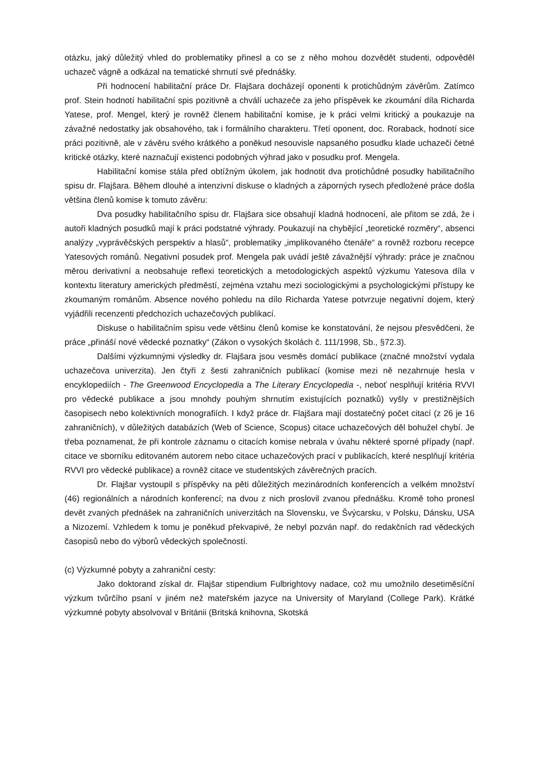otázku, jaký důležitý vhled do problematiky přinesl a co se z něho mohou dozvědět studenti, odpověděl uchazeč vágně a odkázal na tematické shrnutí své přednášky.
Při hodnocení habilitační práce Dr. Flajšara docházejí oponenti k protichůdným závěrům. Zatímco prof. Stein hodnotí habilitační spis pozitivně a chválí uchazeče za jeho příspěvek ke zkoumání díla Richarda Yatese, prof. Mengel, který je rovněž členem habilitační komise, je k práci velmi kritický a poukazuje na závažné nedostatky jak obsahového, tak i formálního charakteru. Třetí oponent, doc. Roraback, hodnotí sice práci pozitivně, ale v závěru svého krátkého a poněkud nesouvisle napsaného posudku klade uchazeči četné kritické otázky, které naznačují existenci podobných výhrad jako v posudku prof. Mengela.
Habilitační komise stála před obtížným úkolem, jak hodnotit dva protichůdné posudky habilitačního spisu dr. Flajšara. Během dlouhé a intenzivní diskuse o kladných a záporných rysech předložené práce došla většina členů komise k tomuto závěru:
Dva posudky habilitačního spisu dr. Flajšara sice obsahují kladná hodnocení, ale přitom se zdá, že i autoři kladných posudků mají k práci podstatné výhrady. Poukazují na chybějící „teoretické rozměry“, absenci analýzy „vyprávěčských perspektiv a hlasů“, problematiky „implikovaného čtenáře“ a rovněž rozboru recepce Yatesových románů. Negativní posudek prof. Mengela pak uvádí ještě závažnější výhrady: práce je značnou měrou derivativní a neobsahuje reflexi teoretických a metodologických aspektů výzkumu Yatesova díla v kontextu literatury amerických předměstí, zejména vztahu mezi sociologickými a psychologickými přístupy ke zkoumaným románům. Absence nového pohledu na dílo Richarda Yatese potvrzuje negativní dojem, který vyjádřili recenzenti předchozích uchazečových publikací.
Diskuse o habilitačním spisu vede většinu členů komise ke konstatování, že nejsou přesvědčeni, že práce „přináší nové vědecké poznatky“ (Zákon o vysokých školách č. 111/1998, Sb., §72.3).
Dalšími výzkumnými výsledky dr. Flajšara jsou vesměs domácí publikace (značné množství vydala uchazečova univerzita). Jen čtyři z šesti zahraničních publikací (komise mezi ně nezahrnuje hesla v encyklopediích - The Greenwood Encyclopedia a The Literary Encyclopedia -, neboť nesplňují kritéria RVVI pro vědecké publikace a jsou mnohdy pouhým shrnutím existujících poznatků) vyšly v prestižnějších časopisech nebo kolektivních monografiích. I když práce dr. Flajšara mají dostatečný počet citací (z 26 je 16 zahraničních), v důležitých databázích (Web of Science, Scopus) citace uchazečových děl bohužel chybí. Je třeba poznamenat, že při kontrole záznamu o citacích komise nebrala v úvahu některé sporné případy (např. citace ve sborníku editovaném autorem nebo citace uchazečových prací v publikacích, které nesplňují kritéria RVVI pro vědecké publikace) a rovněž citace ve studentských závěrečných pracích.
Dr. Flajšar vystoupil s příspěvky na pěti důležitých mezinárodních konferencích a velkém množství (46) regionálních a národních konferencí; na dvou z nich proslovil zvanou přednášku. Kromě toho pronesl devět zvaných přednášek na zahraničních univerzitách na Slovensku, ve Švýcarsku, v Polsku, Dánsku, USA a Nizozemí. Vzhledem k tomu je poněkud překvapivé, že nebyl pozván např. do redakčních rad vědeckých časopisů nebo do výborů vědeckých společností.
(c) Výzkumné pobyty a zahraniční cesty:
Jako doktorand získal dr. Flajšar stipendium Fulbrightovy nadace, což mu umožnilo desetiměsíční výzkum tvůrčího psaní v jiném než mateřském jazyce na University of Maryland (College Park). Krátké výzkumné pobyty absolvoval v Británii (Britská knihovna, Skotská